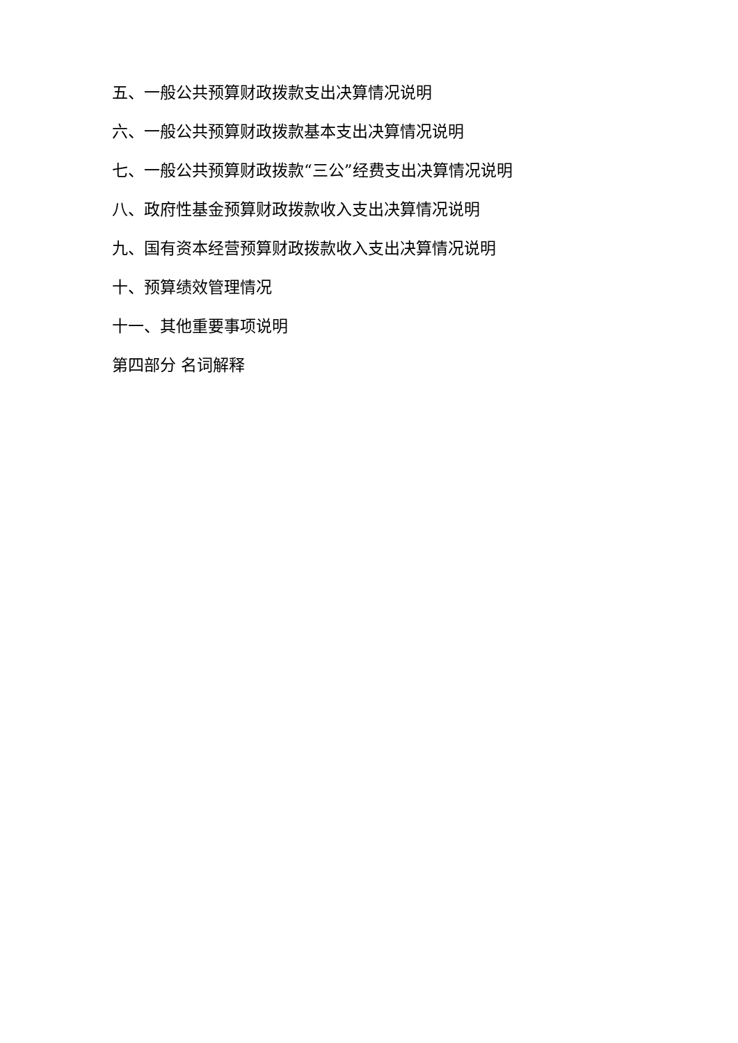五、一般公共预算财政拨款支出决算情况说明
六、一般公共预算财政拨款基本支出决算情况说明
七、一般公共预算财政拨款“三公”经费支出决算情况说明
八、政府性基金预算财政拨款收入支出决算情况说明
九、国有资本经营预算财政拨款收入支出决算情况说明
十、预算绩效管理情况
十一、其他重要事项说明
第四部分 名词解释